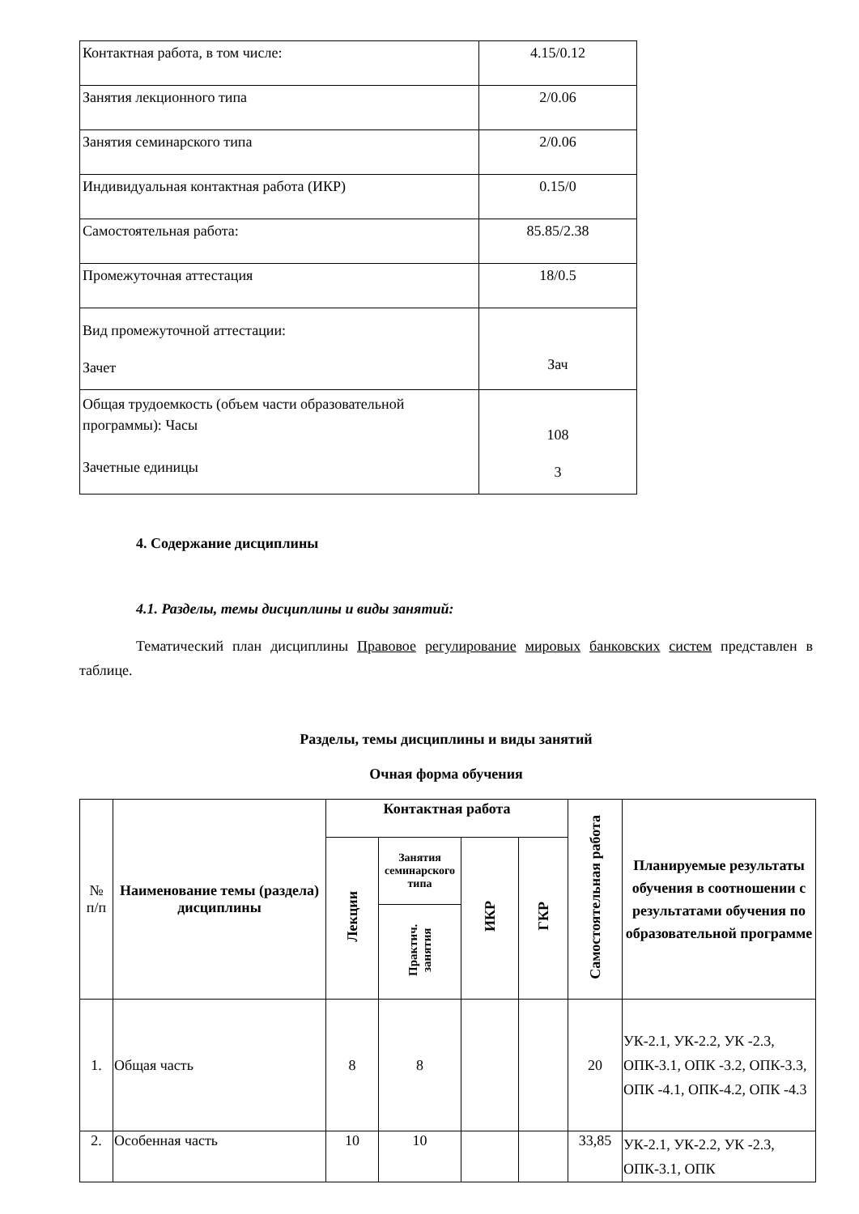| Контактная работа, в том числе: | 4.15/0.12 |
| Занятия лекционного типа | 2/0.06 |
| Занятия семинарского типа | 2/0.06 |
| Индивидуальная контактная работа (ИКР) | 0.15/0 |
| Самостоятельная работа: | 85.85/2.38 |
| Промежуточная аттестация | 18/0.5 |
| Вид промежуточной аттестации: Зачет | Зач |
| Общая трудоемкость (объем части образовательной программы): Часы Зачетные единицы | 108 3 |
4. Содержание дисциплины
4.1. Разделы, темы дисциплины и виды занятий:
Тематический план дисциплины Правовое регулирование мировых банковских систем представлен в таблице.
Разделы, темы дисциплины и виды занятий
Очная форма обучения
| № п/п | Наименование темы (раздела) дисциплины | Контактная работа | | | | Самостоятельная работа | Планируемые результаты обучения в соотношении с результатами обучения по образовательной программе |
| --- | --- | --- | --- | --- | --- | --- | --- |
| | | Лекции | Занятия семинарского типа | ИКР | ГКР | | |
| | | | Практич. занятия | | | | |
| 1. | Общая часть | 8 | 8 | | | 20 | УК-2.1, УК-2.2, УК -2.3, ОПК-3.1, ОПК -3.2, ОПК-3.3, ОПК -4.1, ОПК-4.2, ОПК -4.3 |
| 2. | Особенная часть | 10 | 10 | | | 33,85 | УК-2.1, УК-2.2, УК -2.3, ОПК-3.1, ОПК |